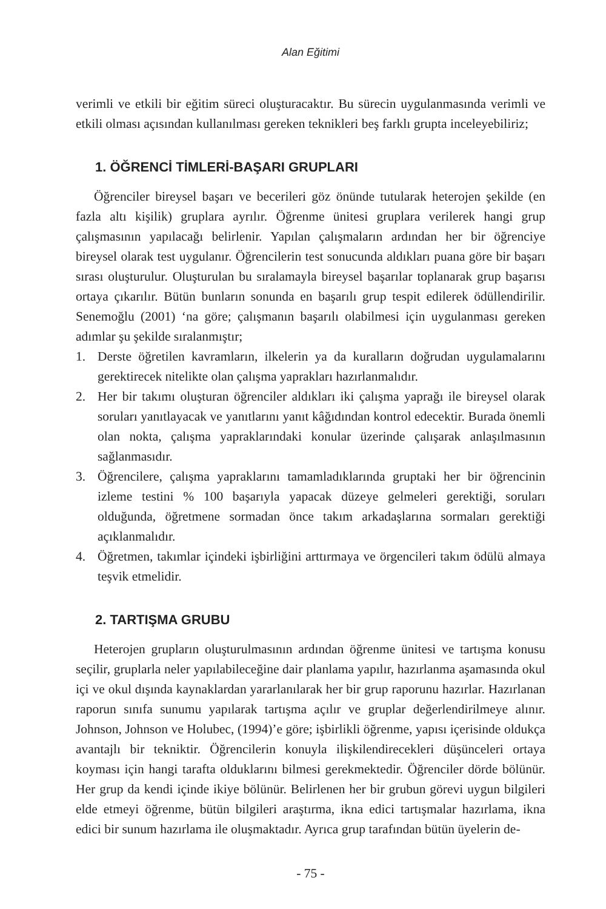Alan Eğitimi
verimli ve etkili bir eğitim süreci oluşturacaktır. Bu sürecin uygulanmasında verimli ve etkili olması açısından kullanılması gereken teknikleri beş farklı grupta inceleyebiliriz;
1. ÖĞRENCİ TİMLERİ-BAŞARI GRUPLARI
Öğrenciler bireysel başarı ve becerileri göz önünde tutularak heterojen şekilde (en fazla altı kişilik) gruplara ayrılır. Öğrenme ünitesi gruplara verilerek hangi grup çalışmasının yapılacağı belirlenir. Yapılan çalışmaların ardından her bir öğrenciye bireysel olarak test uygulanır. Öğrencilerin test sonucunda aldıkları puana göre bir başarı sırası oluşturulur. Oluşturulan bu sıralamayla bireysel başarılar toplanarak grup başarısı ortaya çıkarılır. Bütün bunların sonunda en başarılı grup tespit edilerek ödüllendirilir. Senemoğlu (2001) ‘na göre; çalışmanın başarılı olabilmesi için uygulanması gereken adımlar şu şekilde sıralanmıştır;
1. Derste öğretilen kavramların, ilkelerin ya da kuralların doğrudan uygulamalarını gerektirecek nitelikte olan çalışma yaprakları hazırlanmalıdır.
2. Her bir takımı oluşturan öğrenciler aldıkları iki çalışma yaprağı ile bireysel olarak soruları yanıtlayacak ve yanıtlarını yanıt kâğıdından kontrol edecektir. Burada önemli olan nokta, çalışma yapraklarındaki konular üzerinde çalışarak anlaşılmasının sağlanmasıdır.
3. Öğrencilere, çalışma yapraklarını tamamladıklarında gruptaki her bir öğrencinin izleme testini % 100 başarıyla yapacak düzeye gelmeleri gerektiği, soruları olduğunda, öğretmene sormadan önce takım arkadaşlarına sormaları gerektiği açıklanmalıdır.
4. Öğretmen, takımlar içindeki işbirliğini arttırmaya ve örgencileri takım ödülü almaya teşvik etmelidir.
2. TARTIŞMA GRUBU
Heterojen grupların oluşturulmasının ardından öğrenme ünitesi ve tartışma konusu seçilir, gruplarla neler yapılabileceğine dair planlama yapılır, hazırlanma aşamasında okul içi ve okul dışında kaynaklardan yararlanılarak her bir grup raporunu hazırlar. Hazırlanan raporun sınıfa sunumu yapılarak tartışma açılır ve gruplar değerlendirilmeye alınır. Johnson, Johnson ve Holubec, (1994)’e göre; işbirlikli öğrenme, yapısı içerisinde oldukça avantajlı bir tekniktir. Öğrencilerin konuyla ilişkilendirecekleri düşünceleri ortaya koyması için hangi tarafta olduklarını bilmesi gerekmektedir. Öğrenciler dörde bölünür. Her grup da kendi içinde ikiye bölünür. Belirlenen her bir grubun görevi uygun bilgileri elde etmeyi öğrenme, bütün bilgileri araştırma, ikna edici tartışmalar hazırlama, ikna edici bir sunum hazırlama ile oluşmaktadır. Ayrıca grup tarafından bütün üyelerin de-
- 75 -